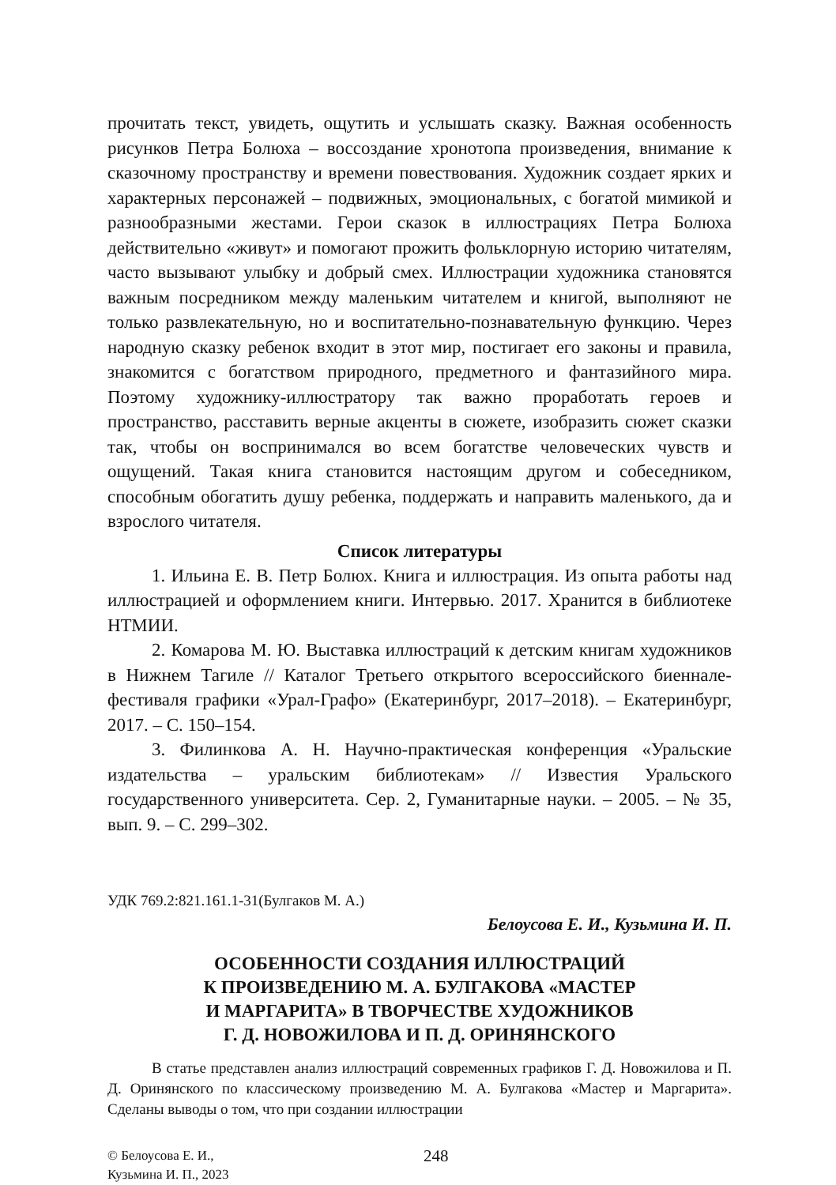прочитать текст, увидеть, ощутить и услышать сказку. Важная особенность рисунков Петра Болюха – воссоздание хронотопа произведения, внимание к сказочному пространству и времени повествования. Художник создает ярких и характерных персонажей – подвижных, эмоциональных, с богатой мимикой и разнообразными жестами. Герои сказок в иллюстрациях Петра Болюха действительно «живут» и помогают прожить фольклорную историю читателям, часто вызывают улыбку и добрый смех. Иллюстрации художника становятся важным посредником между маленьким читателем и книгой, выполняют не только развлекательную, но и воспитательно-познавательную функцию. Через народную сказку ребенок входит в этот мир, постигает его законы и правила, знакомится с богатством природного, предметного и фантазийного мира. Поэтому художнику-иллюстратору так важно проработать героев и пространство, расставить верные акценты в сюжете, изобразить сюжет сказки так, чтобы он воспринимался во всем богатстве человеческих чувств и ощущений. Такая книга становится настоящим другом и собеседником, способным обогатить душу ребенка, поддержать и направить маленького, да и взрослого читателя.
Список литературы
1. Ильина Е. В. Петр Болюх. Книга и иллюстрация. Из опыта работы над иллюстрацией и оформлением книги. Интервью. 2017. Хранится в библиотеке НТМИИ.
2. Комарова М. Ю. Выставка иллюстраций к детским книгам художников в Нижнем Тагиле // Каталог Третьего открытого всероссийского биеннале-фестиваля графики «Урал-Графо» (Екатеринбург, 2017–2018). – Екатеринбург, 2017. – С. 150–154.
3. Филинкова А. Н. Научно-практическая конференция «Уральские издательства – уральским библиотекам» // Известия Уральского государственного университета. Сер. 2, Гуманитарные науки. – 2005. – № 35, вып. 9. – С. 299–302.
УДК 769.2:821.161.1-31(Булгаков М. А.)
Белоусова Е. И., Кузьмина И. П.
ОСОБЕННОСТИ СОЗДАНИЯ ИЛЛЮСТРАЦИЙ
К ПРОИЗВЕДЕНИЮ М. А. БУЛГАКОВА «МАСТЕР
И МАРГАРИТА» В ТВОРЧЕСТВЕ ХУДОЖНИКОВ
Г. Д. НОВОЖИЛОВА И П. Д. ОРИНЯНСКОГО
В статье представлен анализ иллюстраций современных графиков Г. Д. Новожилова и П. Д. Оринянского по классическому произведению М. А. Булгакова «Мастер и Маргарита». Сделаны выводы о том, что при создании иллюстрации
© Белоусова Е. И.,
Кузьмина И. П., 2023
248